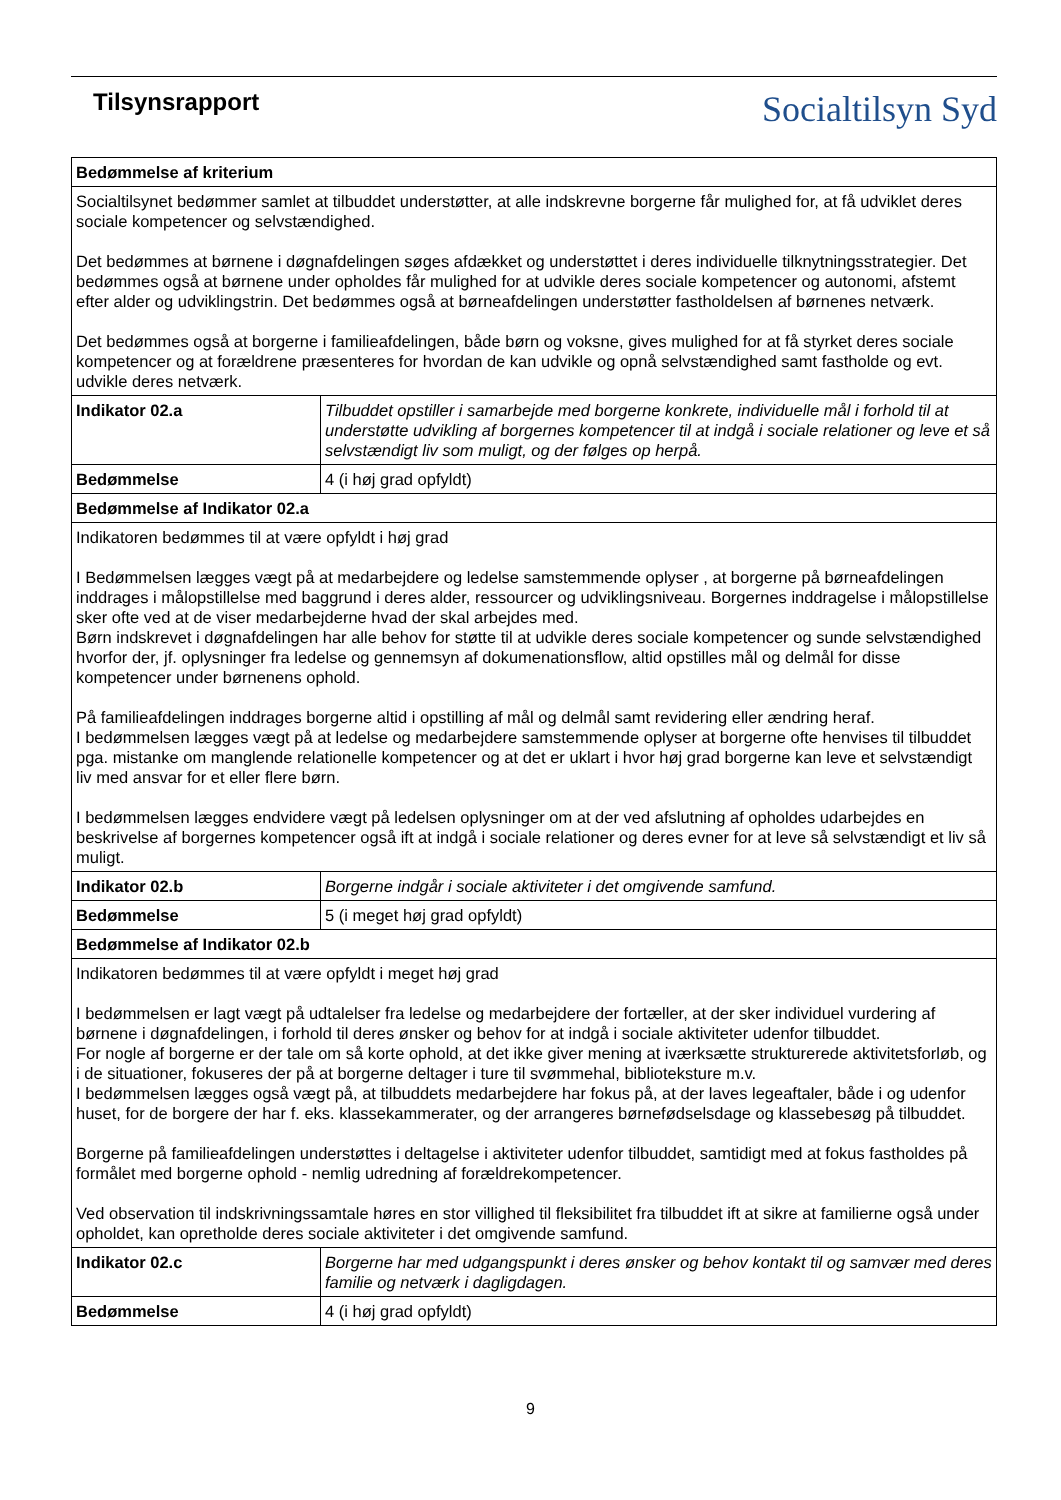Tilsynsrapport
Socialtilsyn Syd
| Bedømmelse af kriterium | |
| --- | --- |
| Socialtilsynet bedømmer samlet at tilbuddet understøtter, at alle indskrevne borgerne får mulighed for, at få udviklet deres sociale kompetencer og selvstændighed. Det bedømmes at børnene i døgnafdelingen søges afdækket og understøttet i deres individuelle tilknytningsstrategier. Det bedømmes også at børnene under opholdes får mulighed for at udvikle deres sociale kompetencer og autonomi, afstemt efter alder og udviklingstrin. Det bedømmes også at børneafdelingen understøtter fastholdelsen af børnenes netværk. Det bedømmes også at borgerne i familieafdelingen, både børn og voksne, gives mulighed for at få styrket deres sociale kompetencer og at forældrene præsenteres for hvordan de kan udvikle og opnå selvstændighed samt fastholde og evt. udvikle deres netværk. | |
| Indikator 02.a | Tilbuddet opstiller i samarbejde med borgerne konkrete, individuelle mål i forhold til at understøtte udvikling af borgernes kompetencer til at indgå i sociale relationer og leve et så selvstændigt liv som muligt, og der følges op herpå. |
| Bedømmelse | 4 (i høj grad opfyldt) |
| Bedømmelse af Indikator 02.a | |
| Indikatoren bedømmes til at være opfyldt i høj grad I Bedømmelsen lægges vægt på at medarbejdere og ledelse samstemmende oplyser , at borgerne på børneafdelingen inddrages i målopstillelse med baggrund i deres alder, ressourcer og udviklingsniveau. Borgernes inddragelse i målopstillelse sker ofte ved at de viser medarbejderne hvad der skal arbejdes med. Børn indskrevet i døgnafdelingen har alle behov for støtte til at udvikle deres sociale kompetencer og sunde selvstændighed hvorfor der, jf. oplysninger fra ledelse og gennemsyn af dokumenationsflow, altid opstilles mål og delmål for disse kompetencer under børnenens ophold. På familieafdelingen inddrages borgerne altid i opstilling af mål og delmål samt revidering eller ændring heraf. I bedømmelsen lægges vægt på at ledelse og medarbejdere samstemmende oplyser at borgerne ofte henvises til tilbuddet pga. mistanke om manglende relationelle kompetencer og at det er uklart i hvor høj grad borgerne kan leve et selvstændigt liv med ansvar for et eller flere børn. I bedømmelsen lægges endvidere vægt på ledelsen oplysninger om at der ved afslutning af opholdes udarbejdes en beskrivelse af borgernes kompetencer også ift at indgå i sociale relationer og deres evner for at leve så selvstændigt et liv så muligt. | |
| Indikator 02.b | Borgerne indgår i sociale aktiviteter i det omgivende samfund. |
| Bedømmelse | 5 (i meget høj grad opfyldt) |
| Bedømmelse af Indikator 02.b | |
| Indikatoren bedømmes til at være opfyldt i meget høj grad I bedømmelsen er lagt vægt på udtalelser fra ledelse og medarbejdere der fortæller, at der sker individuel vurdering af børnene i døgnafdelingen, i forhold til deres ønsker og behov for at indgå i sociale aktiviteter udenfor tilbuddet. For nogle af borgerne er der tale om så korte ophold, at det ikke giver mening at iværksætte strukturerede aktivitetsforløb, og i de situationer, fokuseres der på at borgerne deltager i ture til svømmehal, biblioteksture m.v. I bedømmelsen lægges også vægt på, at tilbuddets medarbejdere har fokus på, at der laves legeaftaler, både i og udenfor huset, for de borgere der har f. eks. klassekammerater, og der arrangeres børnefødselsdage og klassebesøg på tilbuddet. Borgerne på familieafdelingen understøttes i deltagelse i aktiviteter udenfor tilbuddet, samtidigt med at fokus fastholdes på formålet med borgerne ophold - nemlig udredning af forældrekompetencer. Ved observation til indskrivningssamtale høres en stor villighed til fleksibilitet fra tilbuddet ift at sikre at familierne også under opholdet, kan opretholde deres sociale aktiviteter i det omgivende samfund. | |
| Indikator 02.c | Borgerne har med udgangspunkt i deres ønsker og behov kontakt til og samvær med deres familie og netværk i dagligdagen. |
| Bedømmelse | 4 (i høj grad opfyldt) |
9